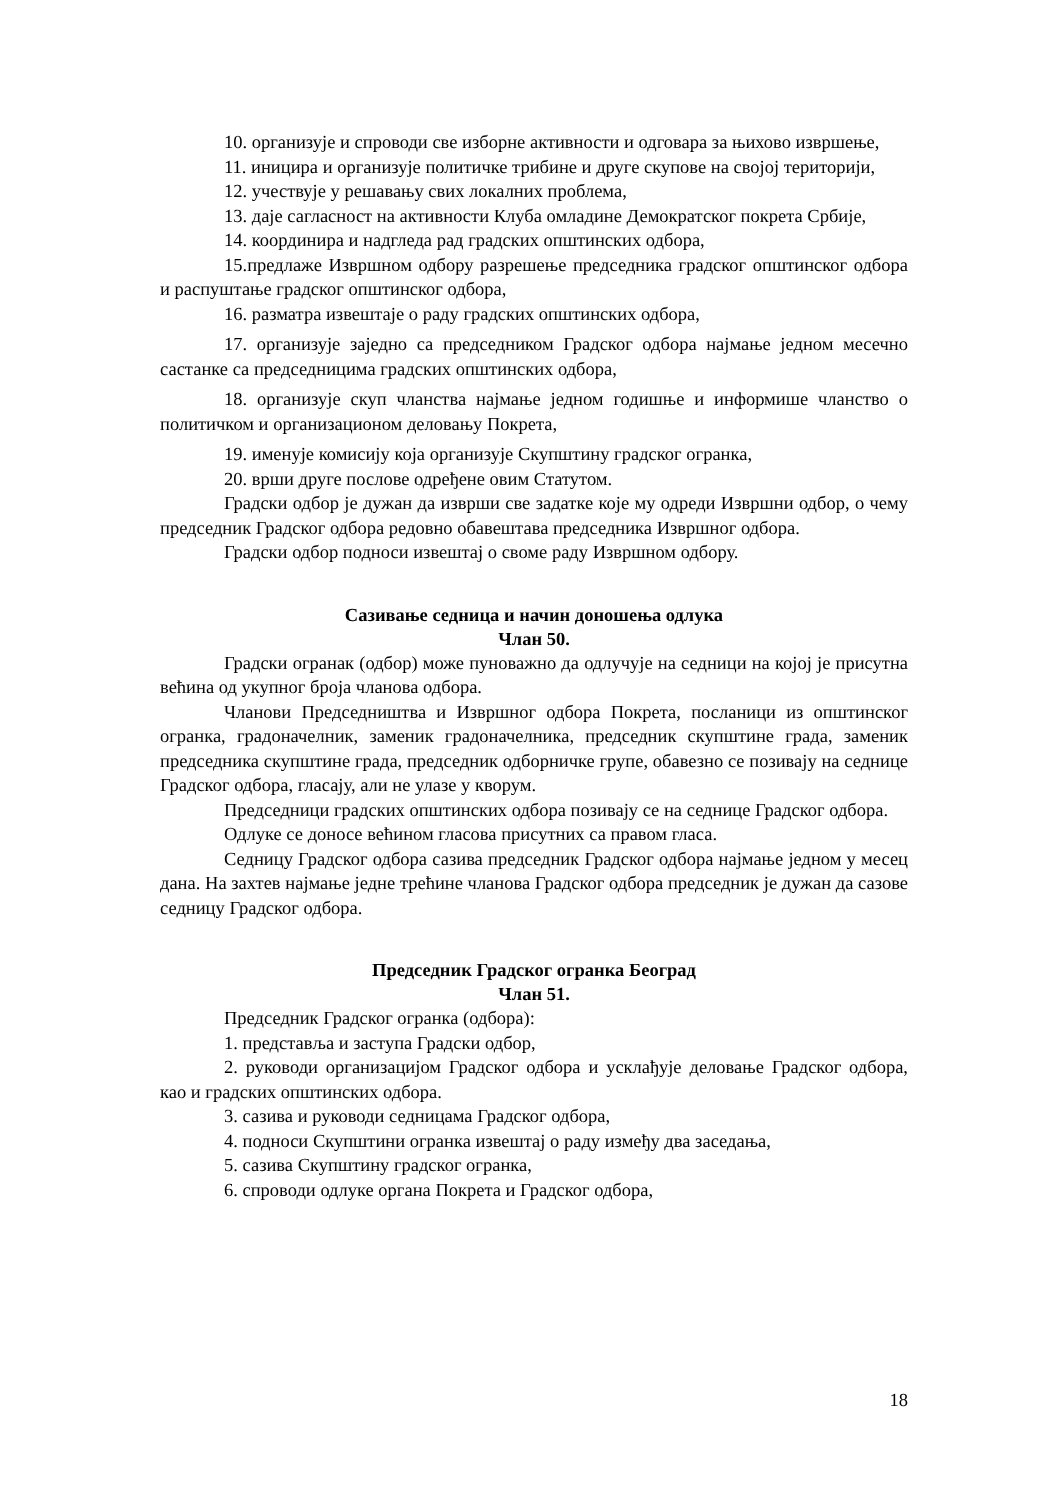10. организује и спроводи све изборне активности и одговара за њихово извршење,
11. иницира и организује политичке трибине и друге скупове на својој територији,
12. учествује у решавању свих локалних проблема,
13. даје сагласност на активности Клуба омладине Демократског покрета Србије,
14. координира и надгледа рад градских општинских одбора,
15.предлаже Извршном одбору разрешење председника градског општинског одбора и распуштање градског општинског одбора,
16. разматра извештаје о раду градских општинских одбора,
17. организује заједно са председником Градског одбора најмање једном месечно састанке са председницима градских општинских одбора,
18. организује скуп чланства најмање једном годишње и информише чланство о политичком и организационом деловању Покрета,
19. именује комисију која организује Скупштину градског огранка,
20. врши друге послове одређене овим Статутом.
Градски одбор је дужан да изврши све задатке које му одреди Извршни одбор, о чему председник Градског одбора редовно обавештава председника Извршног одбора.
Градски одбор подноси извештај о своме раду Извршном одбору.
Сазивање седница и начин доношења одлука
Члан 50.
Градски огранак (одбор) може пуноважно да одлучује на седници на којој је присутна већина од укупног броја чланова одбора.
Чланови Председништва и Извршног одбора Покрета, посланици из општинског огранка, градоначелник, заменик градоначелника, председник скупштине града, заменик председника скупштине града, председник одборничке групе, обавезно се позивају на седнице Градског одбора, гласају, али не улазе у кворум.
Председници градских општинских одбора позивају се на седнице Градског одбора.
Одлуке се доносе већином гласова присутних са правом гласа.
Седницу Градског одбора сазива председник Градског одбора најмање једном у месец дана. На захтев најмање једне трећине чланова Градског одбора председник је дужан да сазове седницу Градског одбора.
Председник Градског огранка Београд
Члан 51.
Председник Градског огранка (одбора):
1. представља и заступа Градски одбор,
2. руководи организацијом Градског одбора и усклађује деловање Градског одбора, као и градских општинских одбора.
3. сазива и руководи седницама Градског одбора,
4. подноси Скупштини огранка извештај о раду између два заседања,
5. сазива Скупштину градског огранка,
6. спроводи одлуке органа Покрета и Градског одбора,
18